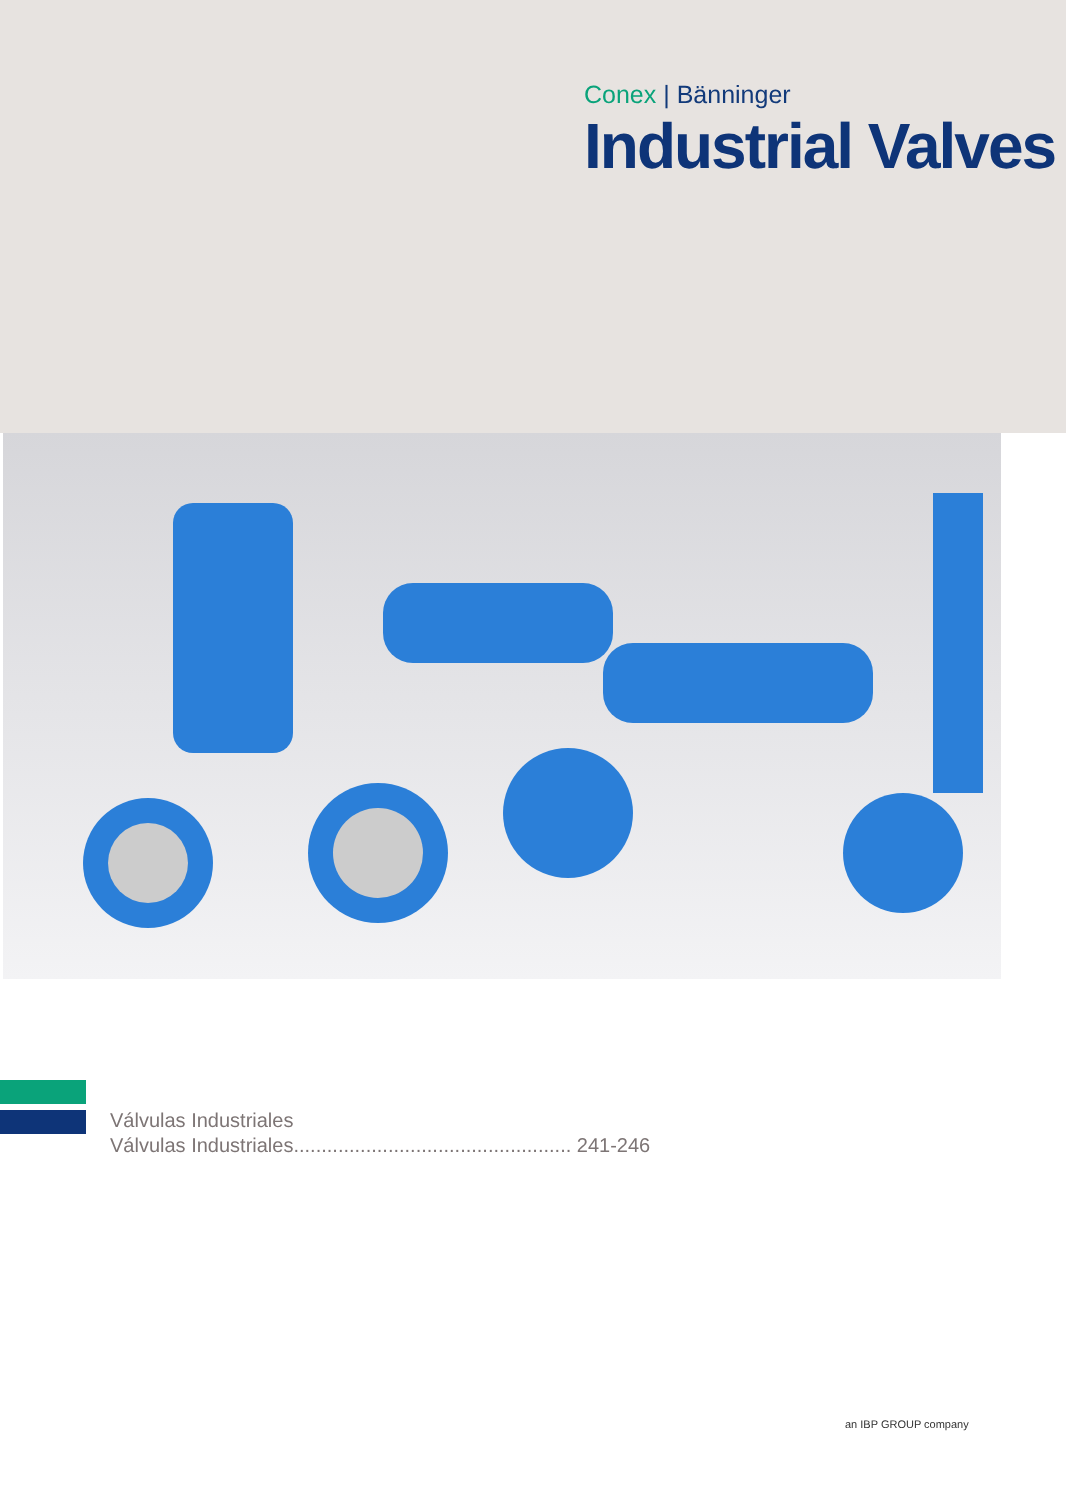Conex | Bänninger
Industrial Valves
Válvulas Industriales
Válvulas Industriales.................................................. 241-246
an IBP GROUP company